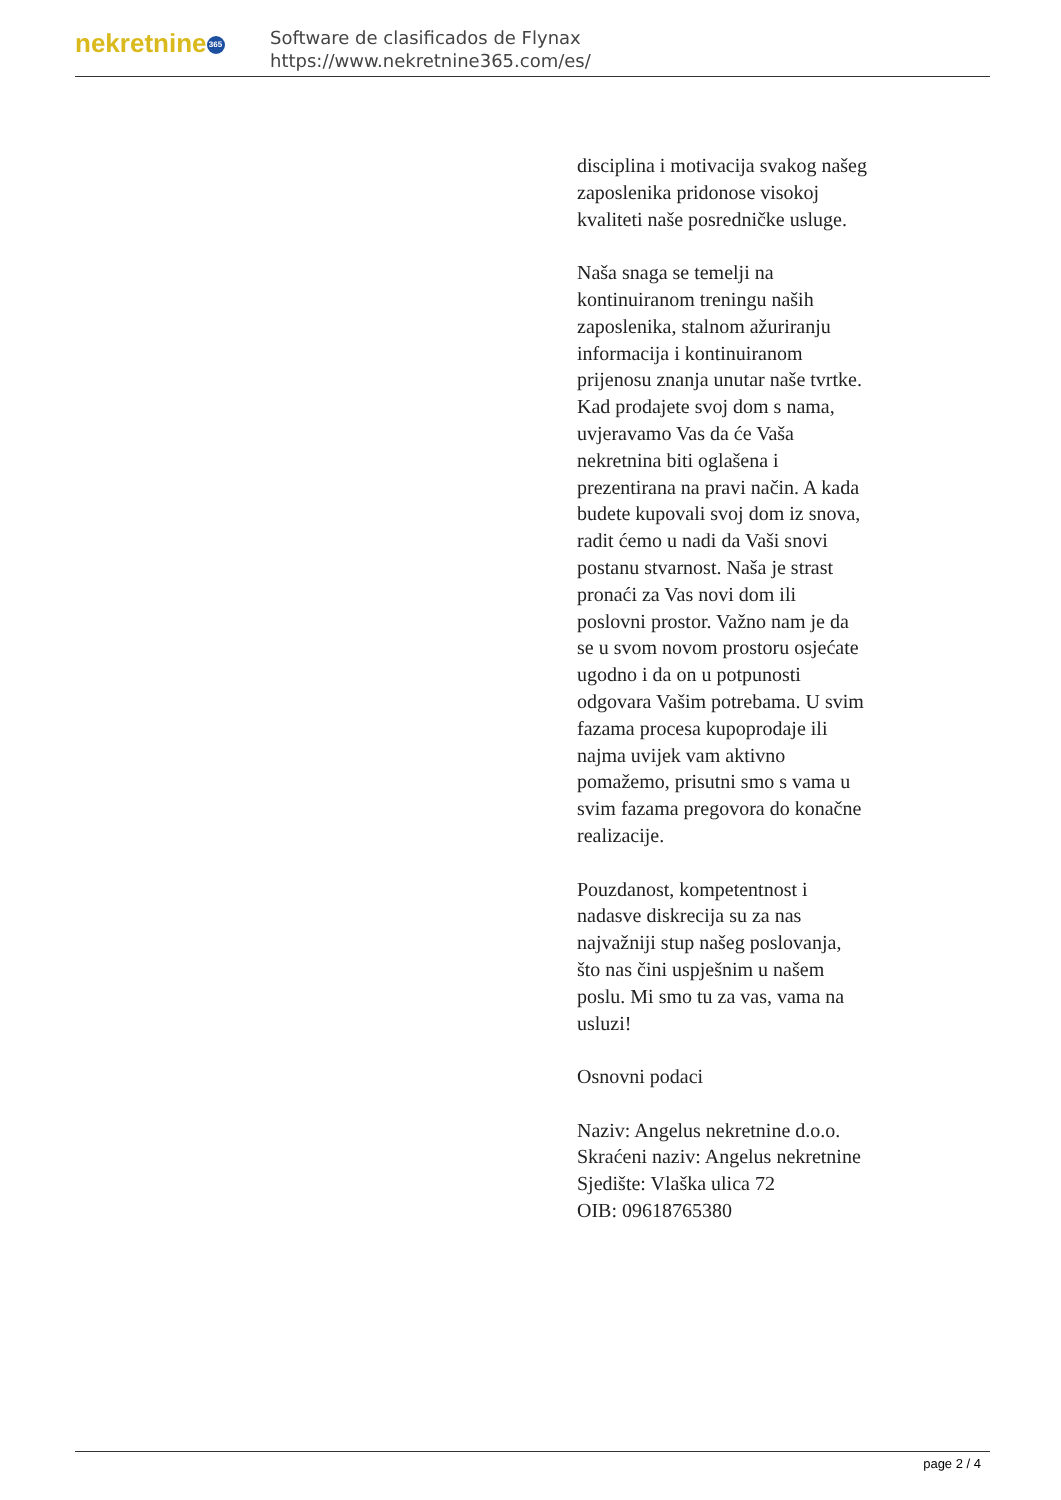nekretnine 365
Software de clasificados de Flynax
https://www.nekretnine365.com/es/
disciplina i motivacija svakog našeg zaposlenika pridonose visokoj kvaliteti naše posredničke usluge.
Naša snaga se temelji na kontinuiranom treningu naših zaposlenika, stalnom ažuriranju informacija i kontinuiranom prijenosu znanja unutar naše tvrtke. Kad prodajete svoj dom s nama, uvjeravamo Vas da će Vaša nekretnina biti oglašena i prezentirana na pravi način. A kada budete kupovali svoj dom iz snova, radit ćemo u nadi da Vaši snovi postanu stvarnost. Naša je strast pronaći za Vas novi dom ili poslovni prostor. Važno nam je da se u svom novom prostoru osjećate ugodno i da on u potpunosti odgovara Vašim potrebama. U svim fazama procesa kupoprodaje ili najma uvijek vam aktivno pomažemo, prisutni smo s vama u svim fazama pregovora do konačne realizacije.
Pouzdanost, kompetentnost i nadasve diskrecija su za nas najvažniji stup našeg poslovanja, što nas čini uspješnim u našem poslu. Mi smo tu za vas, vama na usluzi!
Osnovni podaci
Naziv: Angelus nekretnine d.o.o.
Skraćeni naziv: Angelus nekretnine
Sjedište: Vlaška ulica 72
OIB: 09618765380
page 2 / 4